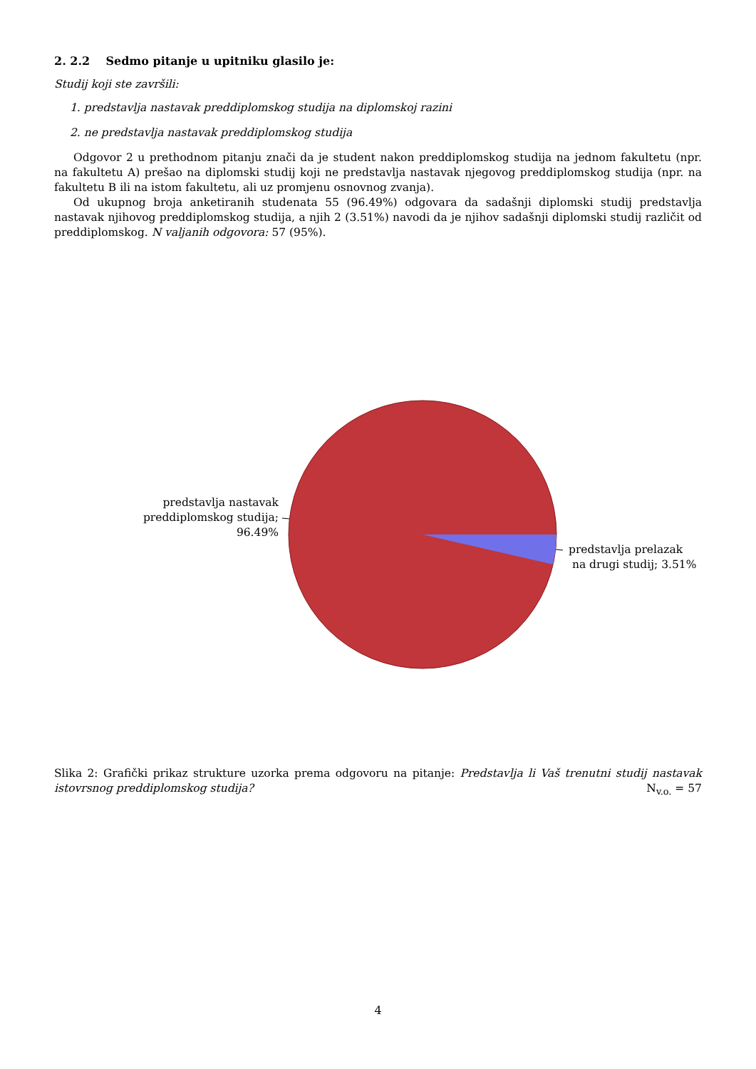2. 2.2 Sedmo pitanje u upitniku glasilo je:
Studij koji ste završili:
1. predstavlja nastavak preddiplomskog studija na diplomskoj razini
2. ne predstavlja nastavak preddiplomskog studija
Odgovor 2 u prethodnom pitanju znači da je student nakon preddiplomskog studija na jednom fakultetu (npr. na fakultetu A) prešao na diplomski studij koji ne predstavlja nastavak njegovog preddiplomskog studija (npr. na fakultetu B ili na istom fakultetu, ali uz promjenu osnovnog zvanja).
Od ukupnog broja anketiranih studenata 55 (96.49%) odgovara da sadašnji diplomski studij predstavlja nastavak njihovog preddiplomskog studija, a njih 2 (3.51%) navodi da je njihov sadašnji diplomski studij različit od preddiplomskog. N valjanih odgovora: 57 (95%).
predstavlja nastavak
preddiplomskog studija; 96.49%
predstavlja prelazak
na drugi studij; 3.51%
Slika 2: Grafički prikaz strukture uzorka prema odgovoru na pitanje: Predstavlja li Vaš trenutni studij nastavak istovrsnog preddiplomskog studija? N<sub>v.o.</sub> = 57
4